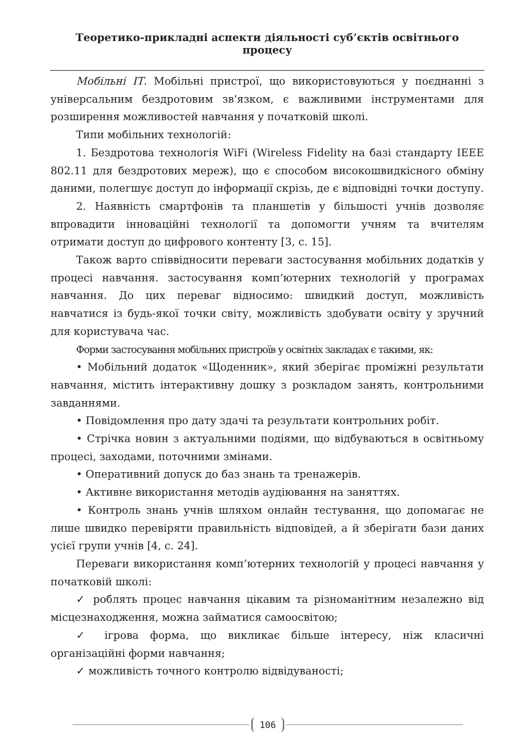Теоретико-прикладні аспекти діяльності суб’єктів освітнього процесу
Мобільні ІТ. Мобільні пристрої, що використовуються у поєднанні з універсальним бездротовим зв'язком, є важливими інструментами для розширення можливостей навчання у початковій школі.
Типи мобільних технологій:
1. Бездротова технологія WiFi (Wireless Fidelity на базі стандарту IEEE 802.11 для бездротових мереж), що є способом високошвидкісного обміну даними, полегшує доступ до інформації скрізь, де є відповідні точки доступу.
2. Наявність смартфонів та планшетів у більшості учнів дозволяє впровадити інноваційні технології та допомогти учням та вчителям отримати доступ до цифрового контенту [3, с. 15].
Також варто співвідносити переваги застосування мобільних додатків у процесі навчання. застосування комп’ютерних технологій у програмах навчання. До цих переваг відносимо: швидкий доступ, можливість навчатися із будь-якої точки світу, можливість здобувати освіту у зручний для користувача час.
Форми застосування мобільних пристроїв у освітніх закладах є такими, як:
• Мобільний додаток «Щоденник», який зберігає проміжні результати навчання, містить інтерактивну дошку з розкладом занять, контрольними завданнями.
• Повідомлення про дату здачі та результати контрольних робіт.
• Стрічка новин з актуальними подіями, що відбуваються в освітньому процесі, заходами, поточними змінами.
• Оперативний допуск до баз знань та тренажерів.
• Активне використання методів аудіювання на заняттях.
• Контроль знань учнів шляхом онлайн тестування, що допомагає не лише швидко перевіряти правильність відповідей, а й зберігати бази даних усієї групи учнів [4, с. 24].
Переваги використання комп’ютерних технологій у процесі навчання у початковій школі:
✓ роблять процес навчання цікавим та різноманітним незалежно від місцезнаходження, можна займатися самоосвітою;
✓ ігрова форма, що викликає більше інтересу, ніж класичні організаційні форми навчання;
✓ можливість точного контролю відвідуваності;
106